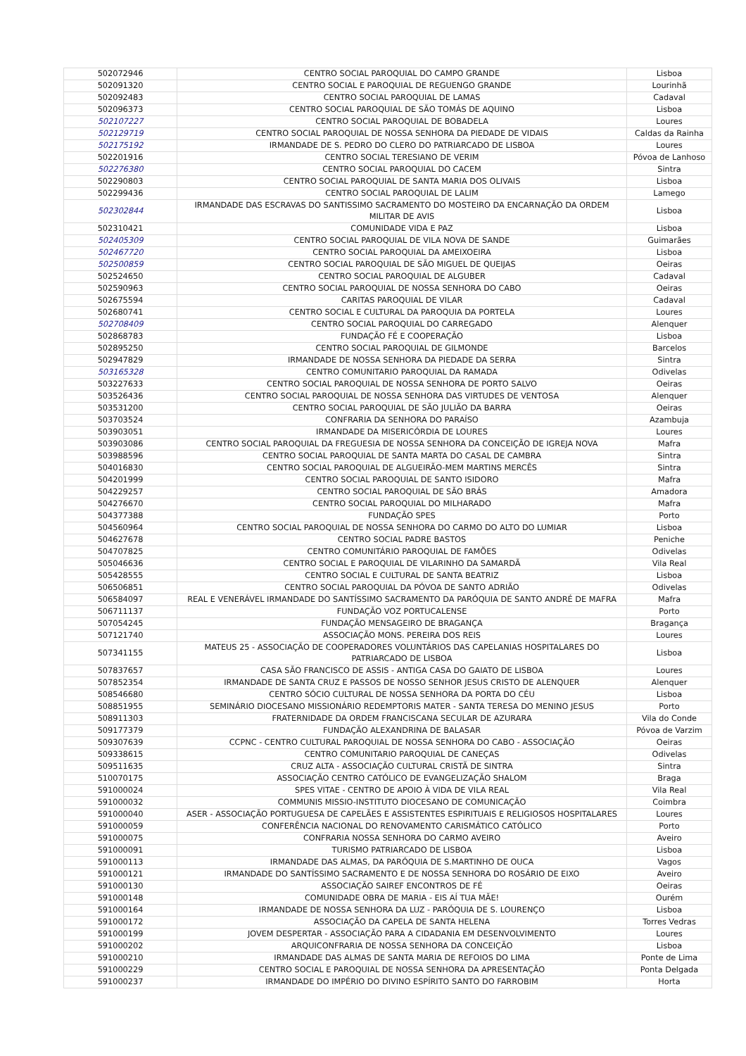| 502072946 | CENTRO SOCIAL PAROQUIAL DO CAMPO GRANDE | Lisboa |
| 502091320 | CENTRO SOCIAL E PAROQUIAL DE REGUENGO GRANDE | Lourinhã |
| 502092483 | CENTRO SOCIAL PAROQUIAL DE LAMAS | Cadaval |
| 502096373 | CENTRO SOCIAL PAROQUIAL DE SÃO TOMÁS DE AQUINO | Lisboa |
| 502107227 | CENTRO SOCIAL PAROQUIAL DE BOBADELA | Loures |
| 502129719 | CENTRO SOCIAL PAROQUIAL DE NOSSA SENHORA DA PIEDADE DE VIDAIS | Caldas da Rainha |
| 502175192 | IRMANDADE DE S. PEDRO DO CLERO DO PATRIARCADO DE LISBOA | Loures |
| 502201916 | CENTRO SOCIAL TERESIANO DE VERIM | Póvoa de Lanhoso |
| 502276380 | CENTRO SOCIAL PAROQUIAL DO CACEM | Sintra |
| 502290803 | CENTRO SOCIAL PAROQUIAL DE SANTA MARIA DOS OLIVAIS | Lisboa |
| 502299436 | CENTRO SOCIAL PAROQUIAL DE LALIM | Lamego |
| 502302844 | IRMANDADE DAS ESCRAVAS DO SANTISSIMO SACRAMENTO DO MOSTEIRO DA ENCARNAÇÃO DA ORDEM MILITAR DE AVIS | Lisboa |
| 502310421 | COMUNIDADE VIDA E PAZ | Lisboa |
| 502405309 | CENTRO SOCIAL PAROQUIAL DE VILA NOVA DE SANDE | Guimarães |
| 502467720 | CENTRO SOCIAL PAROQUIAL DA AMEIXOEIRA | Lisboa |
| 502500859 | CENTRO SOCIAL PAROQUIAL DE SÃO MIGUEL DE QUEIJAS | Oeiras |
| 502524650 | CENTRO SOCIAL PAROQUIAL DE ALGUBER | Cadaval |
| 502590963 | CENTRO SOCIAL PAROQUIAL DE NOSSA SENHORA DO CABO | Oeiras |
| 502675594 | CARITAS PAROQUIAL DE VILAR | Cadaval |
| 502680741 | CENTRO SOCIAL E CULTURAL DA PAROQUIA DA PORTELA | Loures |
| 502708409 | CENTRO SOCIAL PAROQUIAL DO CARREGADO | Alenquer |
| 502868783 | FUNDAÇÃO FÉ E COOPERAÇÃO | Lisboa |
| 502895250 | CENTRO SOCIAL PAROQUIAL DE GILMONDE | Barcelos |
| 502947829 | IRMANDADE DE NOSSA SENHORA DA PIEDADE DA SERRA | Sintra |
| 503165328 | CENTRO COMUNITARIO PAROQUIAL DA RAMADA | Odivelas |
| 503227633 | CENTRO SOCIAL PAROQUIAL DE NOSSA SENHORA DE PORTO SALVO | Oeiras |
| 503526436 | CENTRO SOCIAL PAROQUIAL DE NOSSA SENHORA DAS VIRTUDES DE VENTOSA | Alenquer |
| 503531200 | CENTRO SOCIAL PAROQUIAL DE SÃO JULIÃO DA BARRA | Oeiras |
| 503703524 | CONFRARIA DA SENHORA DO PARAÍSO | Azambuja |
| 503903051 | IRMANDADE DA MISERICÓRDIA DE LOURES | Loures |
| 503903086 | CENTRO SOCIAL PAROQUIAL DA FREGUESIA DE NOSSA SENHORA DA CONCEIÇÃO DE IGREJA NOVA | Mafra |
| 503988596 | CENTRO SOCIAL PAROQUIAL DE SANTA MARTA DO CASAL DE CAMBRA | Sintra |
| 504016830 | CENTRO SOCIAL PAROQUIAL DE ALGUEIRÃO-MEM MARTINS MERCÊS | Sintra |
| 504201999 | CENTRO SOCIAL PAROQUIAL DE SANTO ISIDORO | Mafra |
| 504229257 | CENTRO SOCIAL PAROQUIAL DE SÃO BRÁS | Amadora |
| 504276670 | CENTRO SOCIAL PAROQUIAL DO MILHARADO | Mafra |
| 504377388 | FUNDAÇÃO SPES | Porto |
| 504560964 | CENTRO SOCIAL PAROQUIAL DE NOSSA SENHORA DO CARMO DO ALTO DO LUMIAR | Lisboa |
| 504627678 | CENTRO SOCIAL PADRE BASTOS | Peniche |
| 504707825 | CENTRO COMUNITÁRIO PAROQUIAL DE FAMÕES | Odivelas |
| 505046636 | CENTRO SOCIAL E PAROQUIAL DE VILARINHO DA SAMARDÃ | Vila Real |
| 505428555 | CENTRO SOCIAL E CULTURAL DE SANTA BEATRIZ | Lisboa |
| 506506851 | CENTRO SOCIAL PAROQUIAL DA PÓVOA DE SANTO ADRIÃO | Odivelas |
| 506584097 | REAL E VENERÁVEL IRMANDADE DO SANTÍSSIMO SACRAMENTO DA PARÓQUIA DE SANTO ANDRÉ DE MAFRA | Mafra |
| 506711137 | FUNDAÇÃO VOZ PORTUCALENSE | Porto |
| 507054245 | FUNDAÇÃO MENSAGEIRO DE BRAGANÇA | Bragança |
| 507121740 | ASSOCIAÇÃO MONS. PEREIRA DOS REIS | Loures |
| 507341155 | MATEUS 25 - ASSOCIAÇÃO DE COOPERADORES VOLUNTÁRIOS DAS CAPELANIAS HOSPITALARES DO PATRIARCADO DE LISBOA | Lisboa |
| 507837657 | CASA SÃO FRANCISCO DE ASSIS - ANTIGA CASA DO GAIATO DE LISBOA | Loures |
| 507852354 | IRMANDADE DE SANTA CRUZ E PASSOS DE NOSSO SENHOR JESUS CRISTO DE ALENQUER | Alenquer |
| 508546680 | CENTRO SÓCIO CULTURAL DE NOSSA SENHORA DA PORTA DO CÉU | Lisboa |
| 508851955 | SEMINÁRIO DIOCESANO MISSIONÁRIO REDEMPTORIS MATER - SANTA TERESA DO MENINO JESUS | Porto |
| 508911303 | FRATERNIDADE DA ORDEM FRANCISCANA SECULAR DE AZURARA | Vila do Conde |
| 509177379 | FUNDAÇÃO ALEXANDRINA DE BALASAR | Póvoa de Varzim |
| 509307639 | CCPNC - CENTRO CULTURAL PAROQUIAL DE NOSSA SENHORA DO CABO - ASSOCIAÇÃO | Oeiras |
| 509338615 | CENTRO COMUNITARIO PAROQUIAL DE CANEÇAS | Odivelas |
| 509511635 | CRUZ ALTA - ASSOCIAÇÃO CULTURAL CRISTÃ DE SINTRA | Sintra |
| 510070175 | ASSOCIAÇÃO CENTRO CATÓLICO DE EVANGELIZAÇÃO SHALOM | Braga |
| 591000024 | SPES VITAE - CENTRO DE APOIO À VIDA DE VILA REAL | Vila Real |
| 591000032 | COMMUNIS MISSIO-INSTITUTO DIOCESANO DE COMUNICAÇÃO | Coimbra |
| 591000040 | ASER - ASSOCIAÇÃO PORTUGUESA DE CAPELÃES E ASSISTENTES ESPIRITUAIS E RELIGIOSOS HOSPITALARES | Loures |
| 591000059 | CONFERÊNCIA NACIONAL DO RENOVAMENTO CARISMÁTICO CATÓLICO | Porto |
| 591000075 | CONFRARIA NOSSA SENHORA DO CARMO AVEIRO | Aveiro |
| 591000091 | TURISMO PATRIARCADO DE LISBOA | Lisboa |
| 591000113 | IRMANDADE DAS ALMAS, DA PARÓQUIA DE S.MARTINHO DE OUCA | Vagos |
| 591000121 | IRMANDADE DO SANTÍSSIMO SACRAMENTO E DE NOSSA SENHORA DO ROSÁRIO DE EIXO | Aveiro |
| 591000130 | ASSOCIAÇÃO SAIREF ENCONTROS DE FÉ | Oeiras |
| 591000148 | COMUNIDADE OBRA DE MARIA - EIS AÍ TUA MÃE! | Ourém |
| 591000164 | IRMANDADE DE NOSSA SENHORA DA LUZ - PARÓQUIA DE S. LOURENÇO | Lisboa |
| 591000172 | ASSOCIAÇÃO DA CAPELA DE SANTA HELENA | Torres Vedras |
| 591000199 | JOVEM DESPERTAR - ASSOCIAÇÃO PARA A CIDADANIA EM DESENVOLVIMENTO | Loures |
| 591000202 | ARQUICONFRARIA DE NOSSA SENHORA DA CONCEIÇÃO | Lisboa |
| 591000210 | IRMANDADE DAS ALMAS DE SANTA MARIA DE REFOIOS DO LIMA | Ponte de Lima |
| 591000229 | CENTRO SOCIAL E PAROQUIAL DE NOSSA SENHORA DA APRESENTAÇÃO | Ponta Delgada |
| 591000237 | IRMANDADE DO IMPÉRIO DO DIVINO ESPÍRITO SANTO DO FARROBIM | Horta |